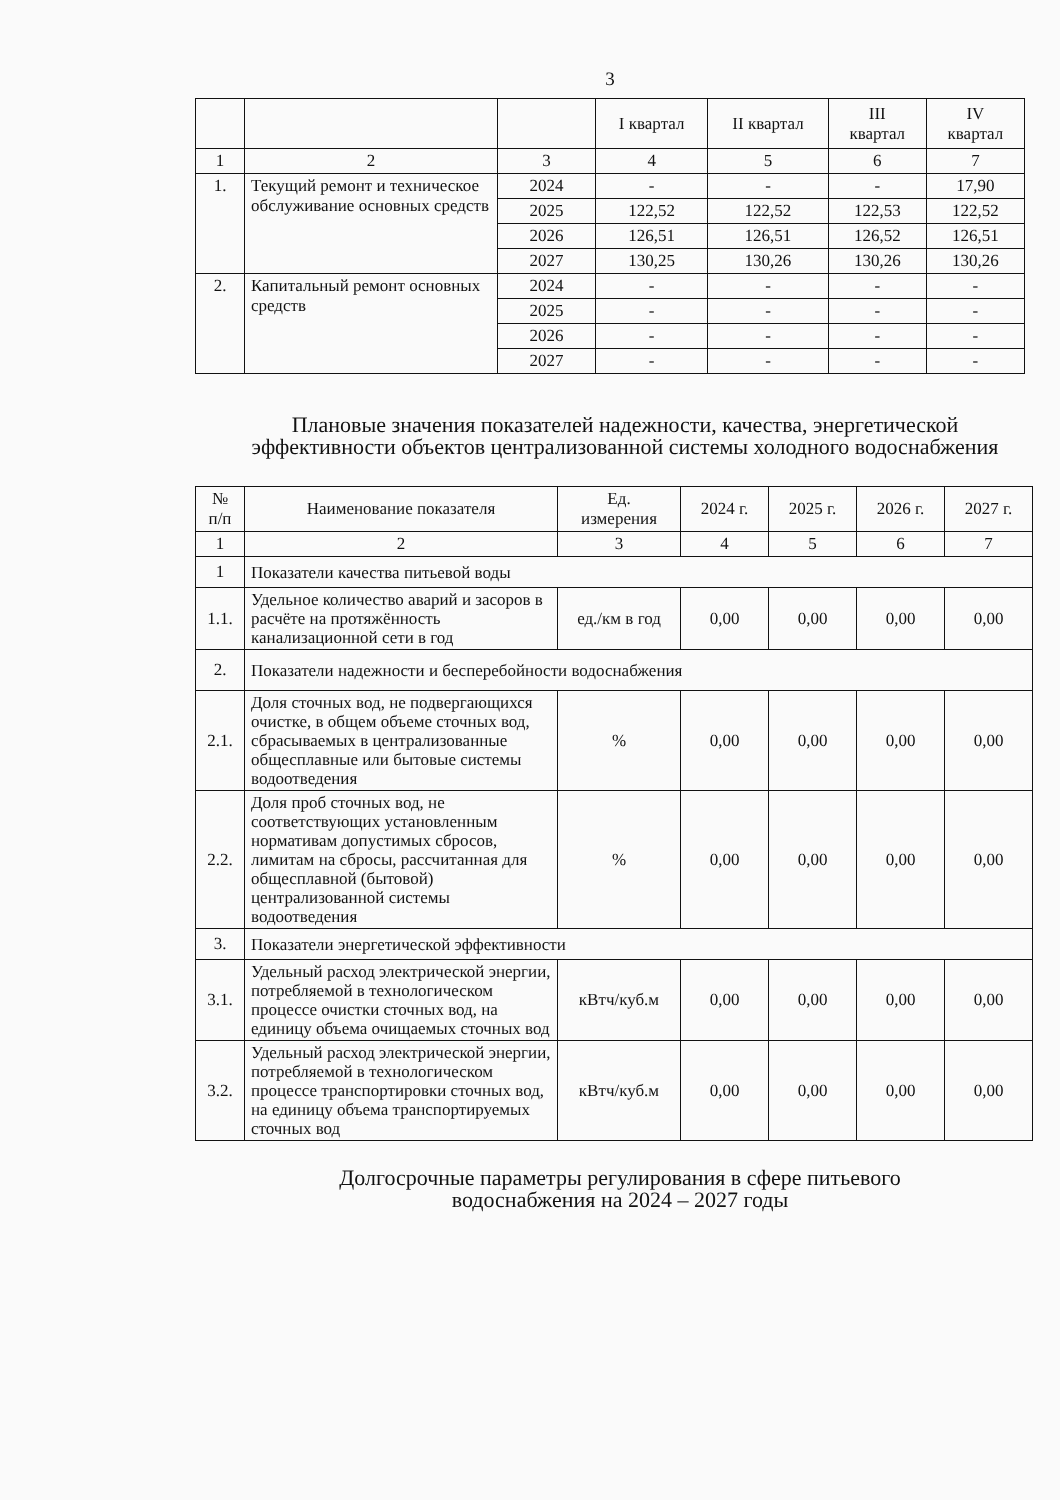3
| | | | I квартал | II квартал | III квартал | IV квартал |
| --- | --- | --- | --- | --- | --- | --- |
| 1 | 2 | 3 | 4 | 5 | 6 | 7 |
| 1. | Текущий ремонт и техническое обслуживание основных средств | 2024 | - | - | - | 17,90 |
| | | 2025 | 122,52 | 122,52 | 122,53 | 122,52 |
| | | 2026 | 126,51 | 126,51 | 126,52 | 126,51 |
| | | 2027 | 130,25 | 130,26 | 130,26 | 130,26 |
| 2. | Капитальный ремонт основных средств | 2024 | - | - | - | - |
| | | 2025 | - | - | - | - |
| | | 2026 | - | - | - | - |
| | | 2027 | - | - | - | - |
Плановые значения показателей надежности, качества, энергетической эффективности объектов централизованной системы холодного водоснабжения
| № п/п | Наименование показателя | Ед. измерения | 2024 г. | 2025 г. | 2026 г. | 2027 г. |
| --- | --- | --- | --- | --- | --- | --- |
| 1 | 2 | 3 | 4 | 5 | 6 | 7 |
| 1 | Показатели качества питьевой воды | | | | | |
| 1.1. | Удельное количество аварий и засоров в расчёте на протяжённость канализационной сети в год | ед./км в год | 0,00 | 0,00 | 0,00 | 0,00 |
| 2. | Показатели надежности и бесперебойности водоснабжения | | | | | |
| 2.1. | Доля сточных вод, не подвергающихся очистке, в общем объеме сточных вод, сбрасываемых в централизованные общесплавные или бытовые системы водоотведения | % | 0,00 | 0,00 | 0,00 | 0,00 |
| 2.2. | Доля проб сточных вод, не соответствующих установленным нормативам допустимых сбросов, лимитам на сбросы, рассчитанная для общесплавной (бытовой) централизованной системы водоотведения | % | 0,00 | 0,00 | 0,00 | 0,00 |
| 3. | Показатели энергетической эффективности | | | | | |
| 3.1. | Удельный расход электрической энергии, потребляемой в технологическом процессе очистки сточных вод, на единицу объема очищаемых сточных вод | кВтч/куб.м | 0,00 | 0,00 | 0,00 | 0,00 |
| 3.2. | Удельный расход электрической энергии, потребляемой в технологическом процессе транспортировки сточных вод, на единицу объема транспортируемых сточных вод | кВтч/куб.м | 0,00 | 0,00 | 0,00 | 0,00 |
Долгосрочные параметры регулирования в сфере питьевого водоснабжения на 2024 – 2027 годы